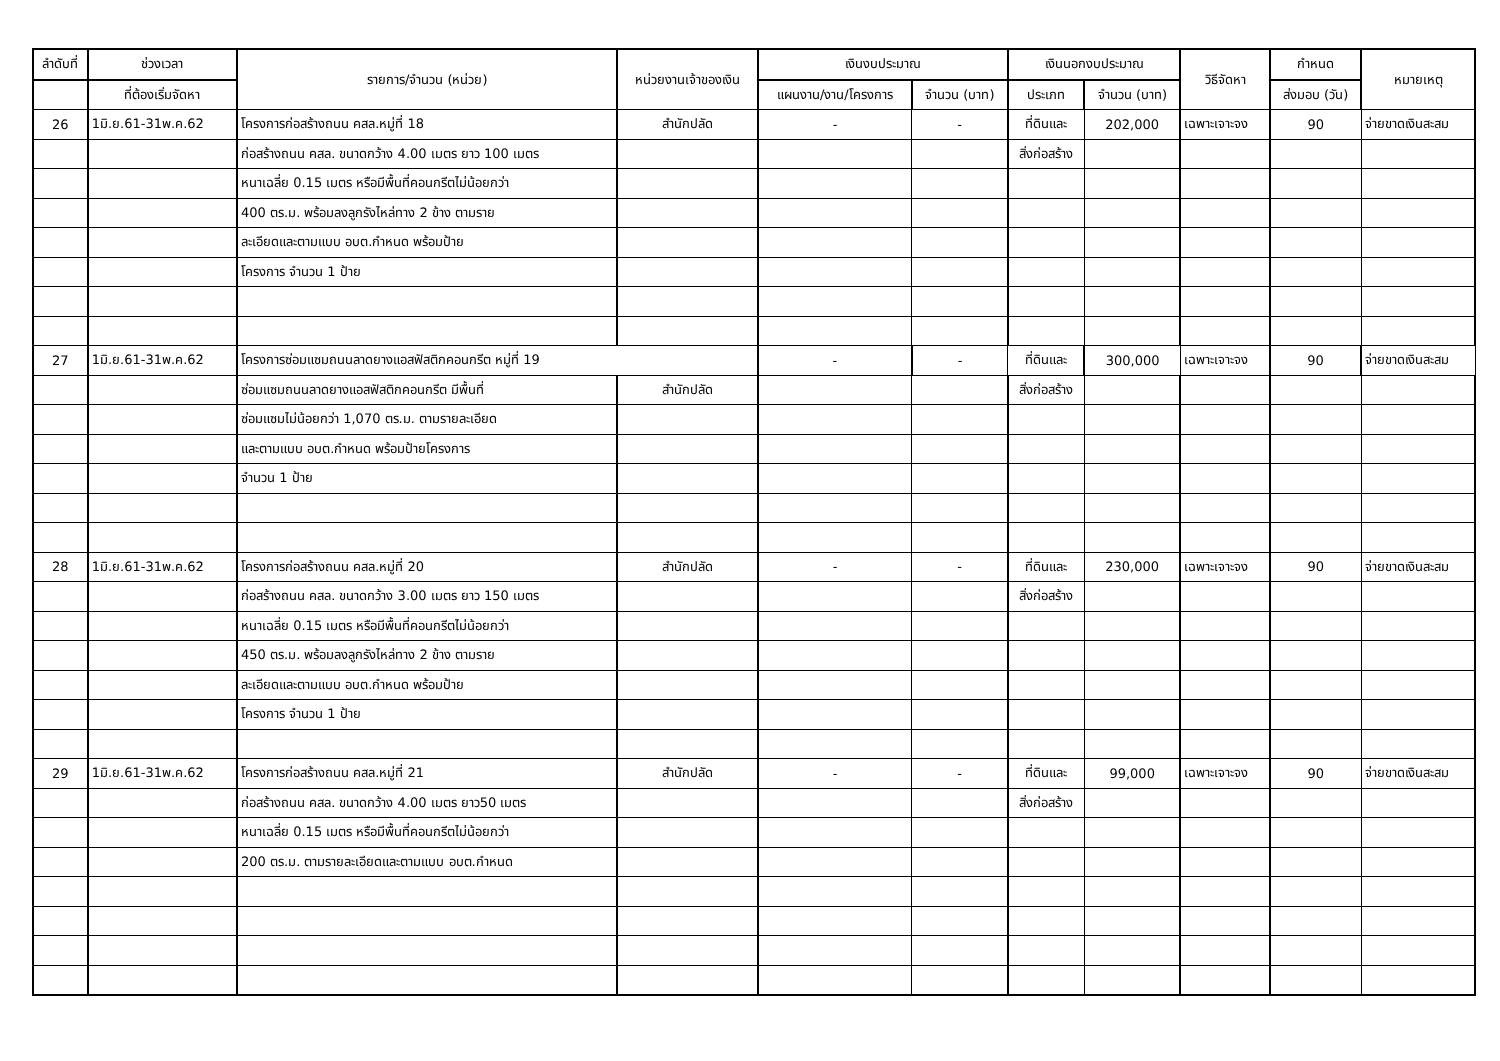| ลำดับที่ | ช่วงเวลา | รายการ/จำนวน (หน่วย) | หน่วยงานเจ้าของเงิน | เงินงบประมาณ | | เงินนอกงบประมาณ | | วิธีจัดหา | กำหนด | หมายเหตุ |
| --- | --- | --- | --- | --- | --- | --- | --- | --- | --- | --- |
| | ที่ต้องเริ่มจัดหา | | | แผนงาน/งาน/โครงการ | จำนวน (บาท) | ประเภท | จำนวน (บาท) | | ส่งมอบ (วัน) | |
| 26 | 1มิ.ย.61-31พ.ค.62 | โครงการก่อสร้างถนน คสล.หมู่ที่ 18 | สำนักปลัด | - | - | ที่ดินและ | 202,000 | เฉพาะเจาะจง | 90 | จ่ายขาดเงินสะสม |
| | | ก่อสร้างถนน คสล. ขนาดกว้าง 4.00 เมตร ยาว 100 เมตร | | | | สิ่งก่อสร้าง | | | | |
| | | หนาเฉลี่ย 0.15 เมตร หรือมีพื้นที่คอนกรีตไม่น้อยกว่า | | | | | | | | |
| | | 400 ตร.ม. พร้อมลงลูกรังไหล่ทาง 2 ข้าง ตามราย | | | | | | | | |
| | | ละเอียดและตามแบบ อบต.กำหนด พร้อมป้าย | | | | | | | | |
| | | โครงการ จำนวน 1 ป้าย | | | | | | | | |
| 27 | 1มิ.ย.61-31พ.ค.62 | โครงการซ่อมแซมถนนลาดยางแอสฟัสติกคอนกรีต หมู่ที่ 19 | | - | - | ที่ดินและ | 300,000 | เฉพาะเจาะจง | 90 | จ่ายขาดเงินสะสม |
| | | ซ่อมแซมถนนลาดยางแอสฟัสติกคอนกรีต มีพื้นที่ | สำนักปลัด | | | สิ่งก่อสร้าง | | | | |
| | | ซ่อมแซมไม่น้อยกว่า 1,070 ตร.ม. ตามรายละเอียด | | | | | | | | |
| | | และตามแบบ อบต.กำหนด พร้อมป้ายโครงการ | | | | | | | | |
| | | จำนวน 1 ป้าย | | | | | | | | |
| 28 | 1มิ.ย.61-31พ.ค.62 | โครงการก่อสร้างถนน คสล.หมู่ที่ 20 | สำนักปลัด | - | - | ที่ดินและ | 230,000 | เฉพาะเจาะจง | 90 | จ่ายขาดเงินสะสม |
| | | ก่อสร้างถนน คสล. ขนาดกว้าง 3.00 เมตร ยาว 150 เมตร | | | | สิ่งก่อสร้าง | | | | |
| | | หนาเฉลี่ย 0.15 เมตร หรือมีพื้นที่คอนกรีตไม่น้อยกว่า | | | | | | | | |
| | | 450 ตร.ม. พร้อมลงลูกรังไหล่ทาง 2 ข้าง ตามราย | | | | | | | | |
| | | ละเอียดและตามแบบ อบต.กำหนด พร้อมป้าย | | | | | | | | |
| | | โครงการ จำนวน 1 ป้าย | | | | | | | | |
| 29 | 1มิ.ย.61-31พ.ค.62 | โครงการก่อสร้างถนน คสล.หมู่ที่ 21 | สำนักปลัด | - | - | ที่ดินและ | 99,000 | เฉพาะเจาะจง | 90 | จ่ายขาดเงินสะสม |
| | | ก่อสร้างถนน คสล. ขนาดกว้าง 4.00 เมตร ยาว50 เมตร | | | | สิ่งก่อสร้าง | | | | |
| | | หนาเฉลี่ย 0.15 เมตร หรือมีพื้นที่คอนกรีตไม่น้อยกว่า | | | | | | | | |
| | | 200 ตร.ม. ตามรายละเอียดและตามแบบ อบต.กำหนด | | | | | | | | |